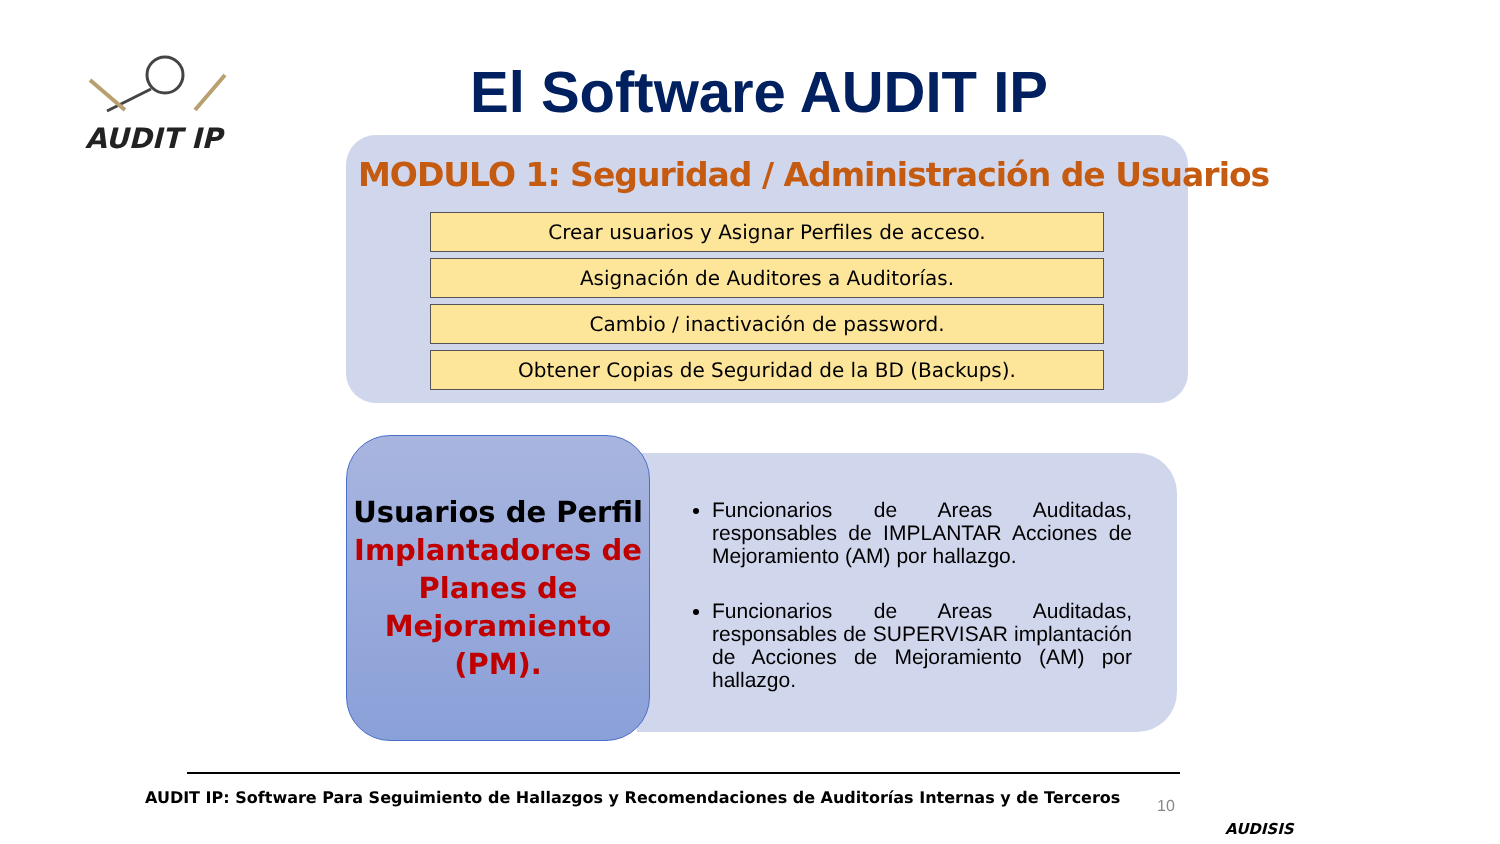AUDIT IP El Software AUDIT IP
MODULO 1: Seguridad / Administración de Usuarios
Crear usuarios y Asignar Perfiles de acceso.
Asignación de Auditores a Auditorías.
Cambio / inactivación de password.
Obtener Copias de Seguridad de la BD (Backups).
Funcionarios de Areas Auditadas, responsables de IMPLANTAR Acciones de Mejoramiento (AM) por hallazgo.
Funcionarios de Areas Auditadas, responsables de SUPERVISAR implantación de Acciones de Mejoramiento (AM) por hallazgo.
Usuarios de Perfil
Implantadores de Planes de Mejoramiento (PM).
AUDIT IP: Software Para Seguimiento de Hallazgos y Recomendaciones de Auditorías Internas y de Terceros
10
AUDISIS